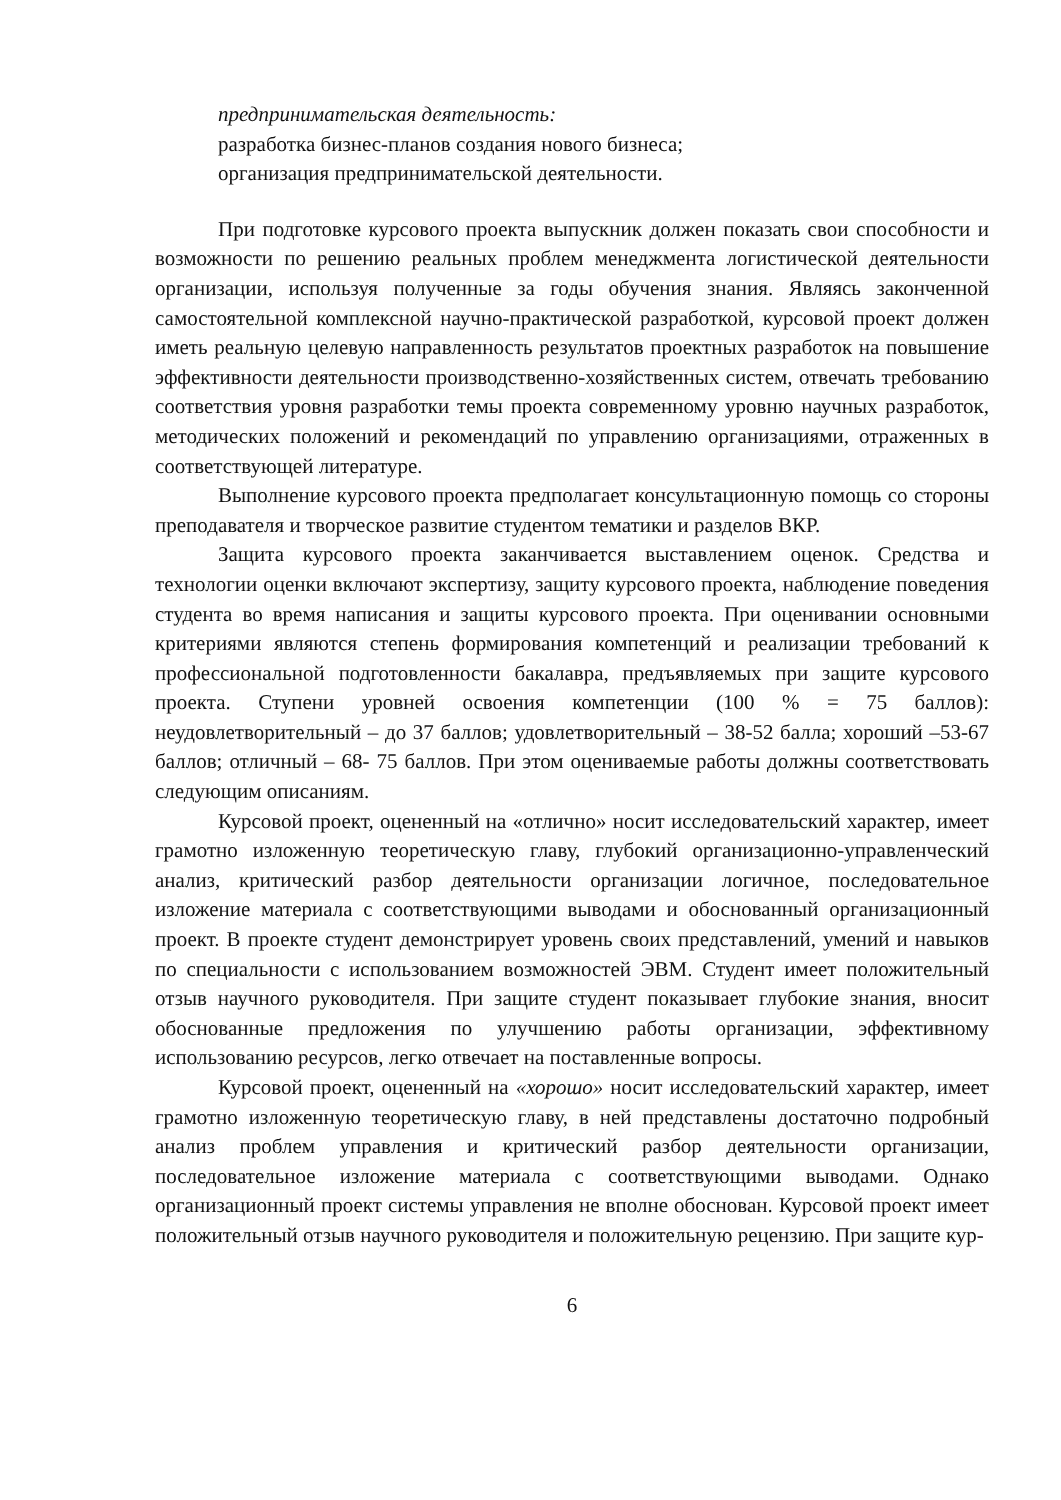предпринимательская деятельность:
разработка бизнес-планов создания нового бизнеса;
организация предпринимательской деятельности.
При подготовке курсового проекта выпускник должен показать свои способности и возможности по решению реальных проблем менеджмента логистической деятельности организации, используя полученные за годы обучения знания. Являясь законченной самостоятельной комплексной научно-практической разработкой, курсовой проект должен иметь реальную целевую направленность результатов проектных разработок на повышение эффективности деятельности производственно-хозяйственных систем, отвечать требованию соответствия уровня разработки темы проекта современному уровню научных разработок, методических положений и рекомендаций по управлению организациями, отраженных в соответствующей литературе.
Выполнение курсового проекта предполагает консультационную помощь со стороны преподавателя и творческое развитие студентом тематики и разделов ВКР.
Защита курсового проекта заканчивается выставлением оценок. Средства и технологии оценки включают экспертизу, защиту курсового проекта, наблюдение поведения студента во время написания и защиты курсового проекта. При оценивании основными критериями являются степень формирования компетенций и реализации требований к профессиональной подготовленности бакалавра, предъявляемых при защите курсового проекта. Ступени уровней освоения компетенции (100 % = 75 баллов): неудовлетворительный – до 37 баллов; удовлетворительный – 38-52 балла; хороший –53-67 баллов; отличный – 68- 75 баллов. При этом оцениваемые работы должны соответствовать следующим описаниям.
Курсовой проект, оцененный на «отлично» носит исследовательский характер, имеет грамотно изложенную теоретическую главу, глубокий организационно-управленческий анализ, критический разбор деятельности организации логичное, последовательное изложение материала с соответствующими выводами и обоснованный организационный проект. В проекте студент демонстрирует уровень своих представлений, умений и навыков по специальности с использованием возможностей ЭВМ. Студент имеет положительный отзыв научного руководителя. При защите студент показывает глубокие знания, вносит обоснованные предложения по улучшению работы организации, эффективному использованию ресурсов, легко отвечает на поставленные вопросы.
Курсовой проект, оцененный на «хорошо» носит исследовательский характер, имеет грамотно изложенную теоретическую главу, в ней представлены достаточно подробный анализ проблем управления и критический разбор деятельности организации, последовательное изложение материала с соответствующими выводами. Однако организационный проект системы управления не вполне обоснован. Курсовой проект имеет положительный отзыв научного руководителя и положительную рецензию. При защите кур-
6